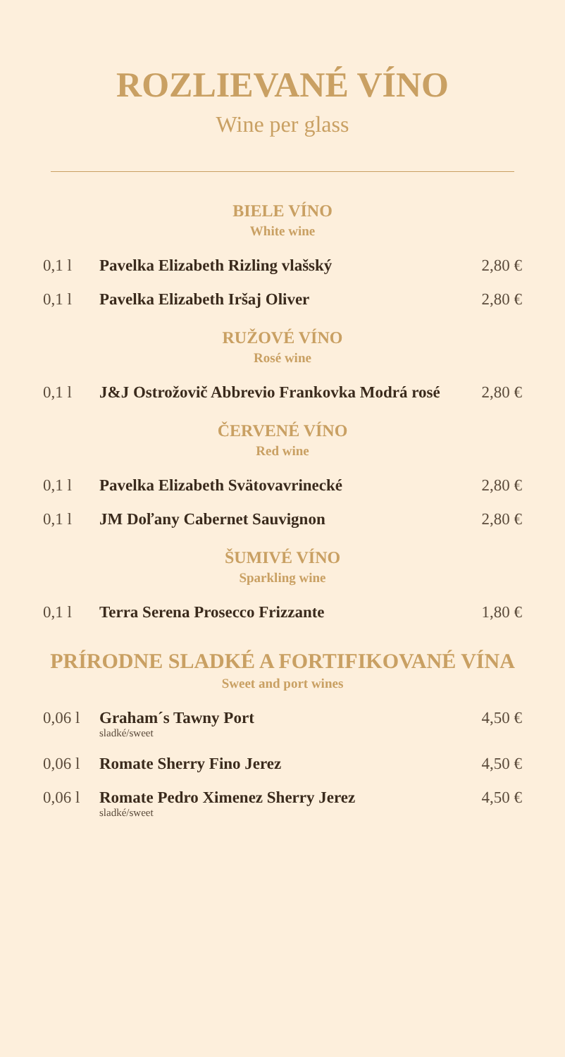ROZLIEVANÉ VÍNO
Wine per glass
BIELE VÍNO
White wine
| 0,1 l | Pavelka Elizabeth Rizling vlašský | 2,80 € |
| 0,1 l | Pavelka Elizabeth Iršaj Oliver | 2,80 € |
RUŽOVÉ VÍNO
Rosé wine
| 0,1 l | J&J Ostrožovič Abbrevio Frankovka Modrá rosé | 2,80 € |
ČERVENÉ VÍNO
Red wine
| 0,1 l | Pavelka Elizabeth Svätovavrinecké | 2,80 € |
| 0,1 l | JM Doľany Cabernet Sauvignon | 2,80 € |
ŠUMIVÉ VÍNO
Sparkling wine
| 0,1 l | Terra Serena Prosecco Frizzante | 1,80 € |
PRÍRODNE SLADKÉ A FORTIFIKOVANÉ VÍNA
Sweet and port wines
| 0,06 l | Graham´s Tawny Port sladké/sweet | 4,50 € |
| 0,06 l | Romate Sherry Fino Jerez | 4,50 € |
| 0,06 l | Romate Pedro Ximenez Sherry Jerez sladké/sweet | 4,50 € |